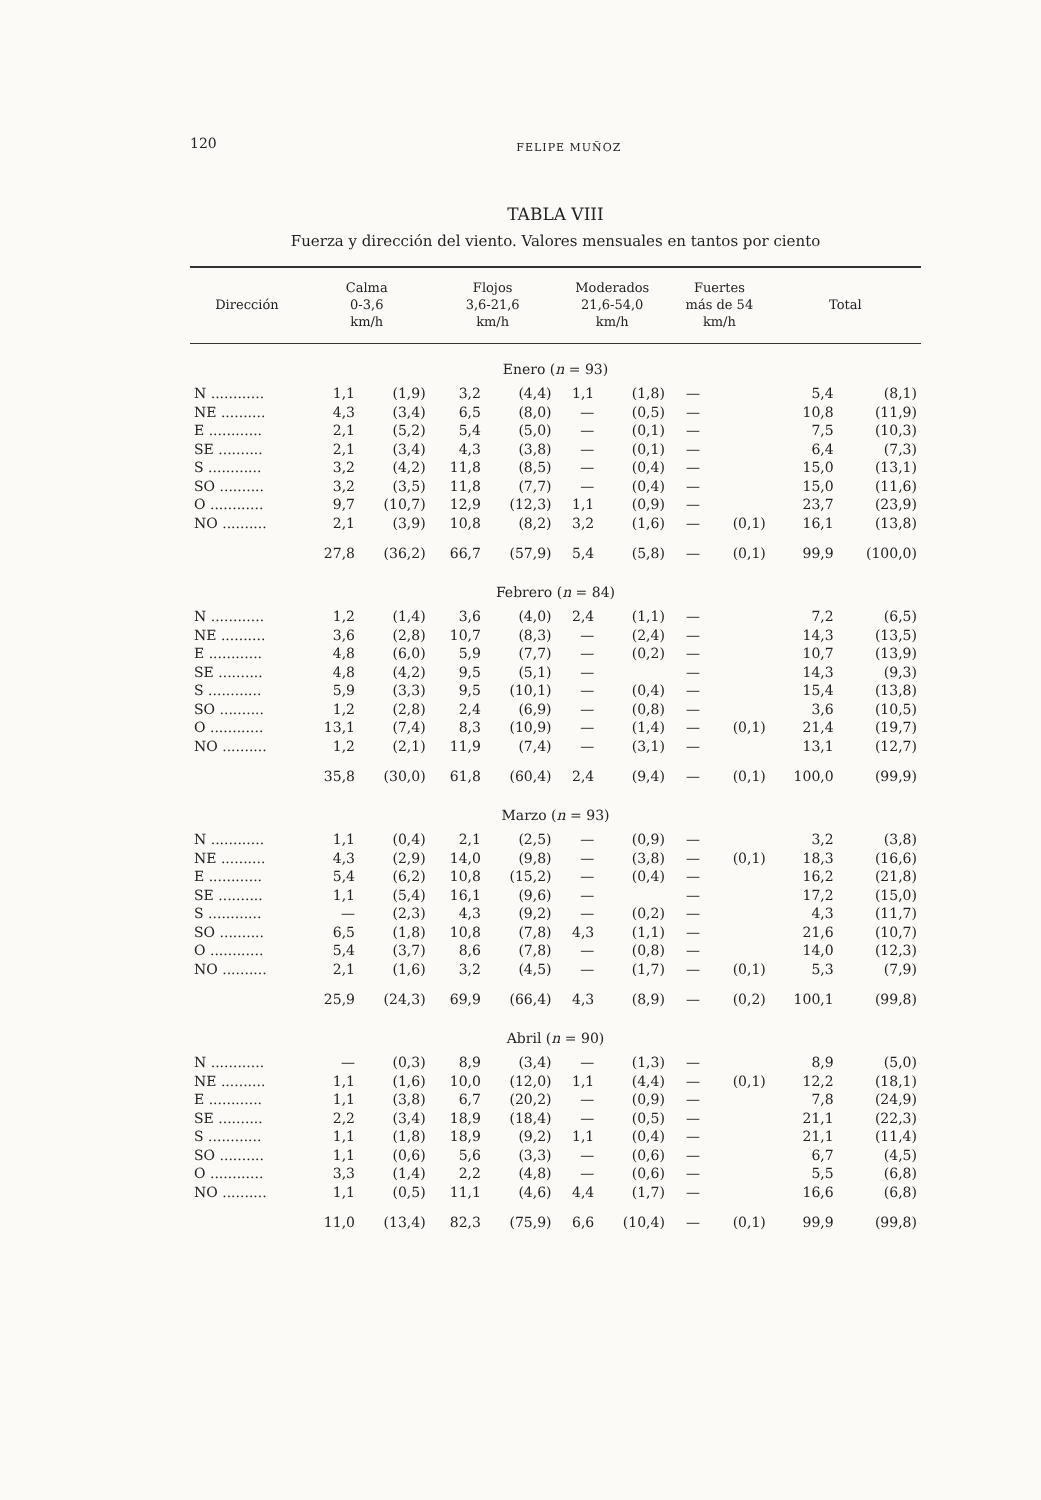120 FELIPE MUÑOZ
TABLA VIII
Fuerza y dirección del viento. Valores mensuales en tantos por ciento
| Dirección | Calma 0-3,6 km/h | | Flojos 3,6-21,6 km/h | | Moderados 21,6-54,0 km/h | | Fuertes más de 54 km/h | | Total | |
| --- | --- | --- | --- | --- | --- | --- | --- | --- | --- | --- |
| Enero ( n = 93) | | | | | | | | | | |
| N ............ | 1,1 | (1,9) | 3,2 | (4,4) | 1,1 | (1,8) | — | | 5,4 | (8,1) |
| NE .......... | 4,3 | (3,4) | 6,5 | (8,0) | — | (0,5) | — | | 10,8 | (11,9) |
| E ............ | 2,1 | (5,2) | 5,4 | (5,0) | — | (0,1) | — | | 7,5 | (10,3) |
| SE .......... | 2,1 | (3,4) | 4,3 | (3,8) | — | (0,1) | — | | 6,4 | (7,3) |
| S ............ | 3,2 | (4,2) | 11,8 | (8,5) | — | (0,4) | — | | 15,0 | (13,1) |
| SO .......... | 3,2 | (3,5) | 11,8 | (7,7) | — | (0,4) | — | | 15,0 | (11,6) |
| O ............ | 9,7 | (10,7) | 12,9 | (12,3) | 1,1 | (0,9) | — | | 23,7 | (23,9) |
| NO .......... | 2,1 | (3,9) | 10,8 | (8,2) | 3,2 | (1,6) | — | (0,1) | 16,1 | (13,8) |
| | 27,8 | (36,2) | 66,7 | (57,9) | 5,4 | (5,8) | — | (0,1) | 99,9 | (100,0) |
| Febrero ( n = 84) | | | | | | | | | | |
| N ............ | 1,2 | (1,4) | 3,6 | (4,0) | 2,4 | (1,1) | — | | 7,2 | (6,5) |
| NE .......... | 3,6 | (2,8) | 10,7 | (8,3) | — | (2,4) | — | | 14,3 | (13,5) |
| E ............ | 4,8 | (6,0) | 5,9 | (7,7) | — | (0,2) | — | | 10,7 | (13,9) |
| SE .......... | 4,8 | (4,2) | 9,5 | (5,1) | — | | — | | 14,3 | (9,3) |
| S ............ | 5,9 | (3,3) | 9,5 | (10,1) | — | (0,4) | — | | 15,4 | (13,8) |
| SO .......... | 1,2 | (2,8) | 2,4 | (6,9) | — | (0,8) | — | | 3,6 | (10,5) |
| O ............ | 13,1 | (7,4) | 8,3 | (10,9) | — | (1,4) | — | (0,1) | 21,4 | (19,7) |
| NO .......... | 1,2 | (2,1) | 11,9 | (7,4) | — | (3,1) | — | | 13,1 | (12,7) |
| | 35,8 | (30,0) | 61,8 | (60,4) | 2,4 | (9,4) | — | (0,1) | 100,0 | (99,9) |
| Marzo ( n = 93) | | | | | | | | | | |
| N ............ | 1,1 | (0,4) | 2,1 | (2,5) | — | (0,9) | — | | 3,2 | (3,8) |
| NE .......... | 4,3 | (2,9) | 14,0 | (9,8) | — | (3,8) | — | (0,1) | 18,3 | (16,6) |
| E ............ | 5,4 | (6,2) | 10,8 | (15,2) | — | (0,4) | — | | 16,2 | (21,8) |
| SE .......... | 1,1 | (5,4) | 16,1 | (9,6) | — | | — | | 17,2 | (15,0) |
| S ............ | — | (2,3) | 4,3 | (9,2) | — | (0,2) | — | | 4,3 | (11,7) |
| SO .......... | 6,5 | (1,8) | 10,8 | (7,8) | 4,3 | (1,1) | — | | 21,6 | (10,7) |
| O ............ | 5,4 | (3,7) | 8,6 | (7,8) | — | (0,8) | — | | 14,0 | (12,3) |
| NO .......... | 2,1 | (1,6) | 3,2 | (4,5) | — | (1,7) | — | (0,1) | 5,3 | (7,9) |
| | 25,9 | (24,3) | 69,9 | (66,4) | 4,3 | (8,9) | — | (0,2) | 100,1 | (99,8) |
| Abril ( n = 90) | | | | | | | | | | |
| N ............ | — | (0,3) | 8,9 | (3,4) | — | (1,3) | — | | 8,9 | (5,0) |
| NE .......... | 1,1 | (1,6) | 10,0 | (12,0) | 1,1 | (4,4) | — | (0,1) | 12,2 | (18,1) |
| E ............ | 1,1 | (3,8) | 6,7 | (20,2) | — | (0,9) | — | | 7,8 | (24,9) |
| SE .......... | 2,2 | (3,4) | 18,9 | (18,4) | — | (0,5) | — | | 21,1 | (22,3) |
| S ............ | 1,1 | (1,8) | 18,9 | (9,2) | 1,1 | (0,4) | — | | 21,1 | (11,4) |
| SO .......... | 1,1 | (0,6) | 5,6 | (3,3) | — | (0,6) | — | | 6,7 | (4,5) |
| O ............ | 3,3 | (1,4) | 2,2 | (4,8) | — | (0,6) | — | | 5,5 | (6,8) |
| NO .......... | 1,1 | (0,5) | 11,1 | (4,6) | 4,4 | (1,7) | — | | 16,6 | (6,8) |
| | 11,0 | (13,4) | 82,3 | (75,9) | 6,6 | (10,4) | — | (0,1) | 99,9 | (99,8) |